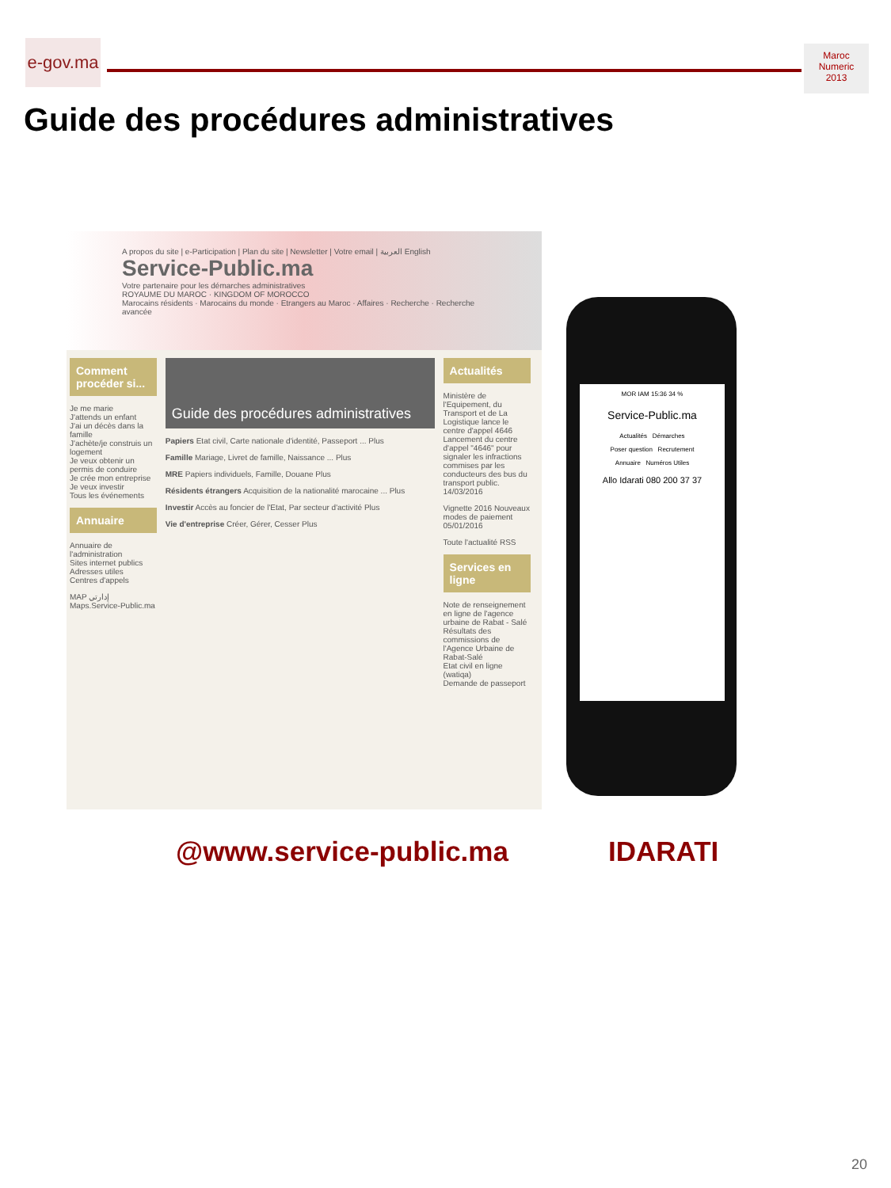e-gov.ma
Maroc
Numeric
2013
Guide des procédures administratives
A propos du site | e-Participation | Plan du site | Newsletter | Votre email | العربية English
Service-Public.ma
Votre partenaire pour les démarches administratives
ROYAUME DU MAROC · KINGDOM OF MOROCCO
Marocains résidents · Marocains du monde · Etrangers au Maroc · Affaires · Recherche · Recherche avancée
Comment procéder si...
Je me marie
J'attends un enfant
J'ai un décès dans la famille
J'achète/je construis un logement
Je veux obtenir un permis de conduire
Je crée mon entreprise
Je veux investir
Tous les événements
Annuaire
Annuaire de l'administration
Sites internet publics
Adresses utiles
Centres d'appels
MAP إدارتي Maps.Service-Public.ma
Guide des procédures administratives
Papiers Etat civil, Carte nationale d'identité, Passeport ... Plus
Famille Mariage, Livret de famille, Naissance ... Plus
MRE Papiers individuels, Famille, Douane Plus
Résidents étrangers Acquisition de la nationalité marocaine ... Plus
Investir Accès au foncier de l'Etat, Par secteur d'activité Plus
Vie d'entreprise Créer, Gérer, Cesser Plus
Actualités
Ministère de l'Equipement, du Transport et de La Logistique lance le centre d'appel 4646 Lancement du centre d'appel "4646" pour signaler les infractions commises par les conducteurs des bus du transport public. 14/03/2016
Vignette 2016 Nouveaux modes de paiement 05/01/2016
Toute l'actualité RSS
Services en ligne
Note de renseignement en ligne de l'agence urbaine de Rabat - Salé
Résultats des commissions de l'Agence Urbaine de Rabat-Salé
Etat civil en ligne (watiqa)
Demande de passeport
MOR IAM 15:36 34 %
Service-Public.ma
Actualités Démarches
Poser question Recrutement
Annuaire Numéros Utiles
Allo Idarati 080 200 37 37
@www.service-public.ma IDARATI
20